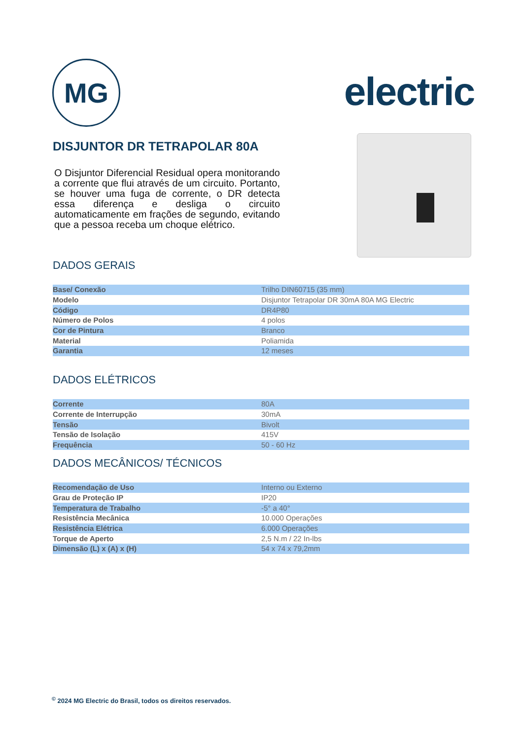MG electric
DISJUNTOR DR TETRAPOLAR 80A
O Disjuntor Diferencial Residual opera monitorando a corrente que flui através de um circuito. Portanto, se houver uma fuga de corrente, o DR detecta essa diferença e desliga o circuito automaticamente em frações de segundo, evitando que a pessoa receba um choque elétrico.
DADOS GERAIS
| Base/ Conexão | Trilho DIN60715 (35 mm) |
| Modelo | Disjuntor Tetrapolar DR 30mA 80A MG Electric |
| Código | DR4P80 |
| Número de Polos | 4 polos |
| Cor de Pintura | Branco |
| Material | Poliamida |
| Garantia | 12 meses |
DADOS ELÉTRICOS
| Corrente | 80A |
| Corrente de Interrupção | 30mA |
| Tensão | Bivolt |
| Tensão de Isolação | 415V |
| Frequência | 50 - 60 Hz |
DADOS MECÂNICOS/ TÉCNICOS
| Recomendação de Uso | Interno ou Externo |
| Grau de Proteção IP | IP20 |
| Temperatura de Trabalho | -5° a 40° |
| Resistência Mecânica | 10.000 Operações |
| Resistência Elétrica | 6.000 Operações |
| Torque de Aperto | 2,5 N.m / 22 In-lbs |
| Dimensão (L) x (A) x (H) | 54 x 74 x 79,2mm |
<sup>©</sup> 2024 MG Electric do Brasil, todos os direitos reservados.